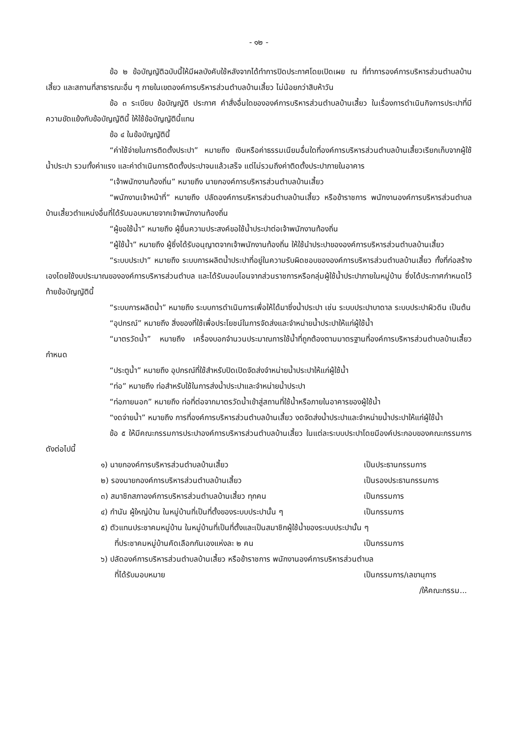- ๑๒ -
ข้อ ๒ ข้อบัญญัติฉบับนี้ให้มีผลบังคับใช้หลังจากได้ทำการปิดประกาศโดยเปิดเผย ณ ที่ทำการองค์การบริหารส่วนตำบลบ้านเสี้ยว และสถานที่สาธารณะอื่น ๆ ภายในเขตองค์การบริหารส่วนตำบลบ้านเสี้ยว ไม่น้อยกว่าสิบห้าวัน
ข้อ ๓ ระเบียบ ข้อบัญญัติ ประกาศ คำสั่งอื่นใดขององค์การบริหารส่วนตำบลบ้านเสี้ยว ในเรื่องการดำเนินกิจการประปาที่มีความขัดแย้งกับข้อบัญญัตินี้ ให้ใช้ข้อบัญญัตินี้แทน
ข้อ ๔ ในข้อบัญญัตินี้
“ค่าใช้จ่ายในการติดตั้งประปา” หมายถึง เงินหรือค่าธรรมเนียมอื่นใดที่องค์การบริหารส่วนตำบลบ้านเสี้ยวเรียกเก็บจากผู้ใช้น้ำประปา รวมทั้งค่าแรง และค่าดำเนินการติดตั้งประปาจนแล้วเสร็จ แต่ไม่รวมถึงค่าติดตั้งประปาภายในอาคาร
“เจ้าพนักงานท้องถิ่น” หมายถึง นายกองค์การบริหารส่วนตำบลบ้านเสี้ยว
“พนักงานเจ้าหน้าที่” หมายถึง ปลัดองค์การบริหารส่วนตำบลบ้านเสี้ยว หรือข้าราชการ พนักงานองค์การบริหารส่วนตำบลบ้านเสี้ยวตำแหน่งอื่นที่ได้รับมอบหมายจากเจ้าพนักงานท้องถิ่น
“ผู้ขอใช้น้ำ” หมายถึง ผู้ยื่นความประสงค์ขอใช้น้ำประปาต่อเจ้าพนักงานท้องถิ่น
“ผู้ใช้น้ำ” หมายถึง ผู้ซึ่งได้รับอนุญาตจากเจ้าพนักงานท้องถิ่น ให้ใช้นำประปาขององค์การบริหารส่วนตำบลบ้านเสี้ยว
“ระบบประปา” หมายถึง ระบบการผลิตน้ำประปาที่อยู่ในความรับผิดชอบขององค์การบริหารส่วนตำบลบ้านเสี้ยว ทั้งที่ก่อสร้างเองโดยใช้งบประมาณขององค์การบริหารส่วนตำบล และได้รับมอบโอนจากส่วนราชการหรือกลุ่มผู้ใช้น้ำประปาภายในหมู่บ้าน ซึ่งได้ประกาศกำหนดไว้ท้ายข้อบัญญัตินี้
“ระบบการผลิตน้ำ” หมายถึง ระบบการดำเนินการเพื่อให้ได้มาซึ่งน้ำประปา เช่น ระบบประปาบาดาล ระบบประปาผิวดิน เป็นต้น
“อุปกรณ์” หมายถึง สิ่งของที่ใช้เพื่อประโยชน์ในการจัดส่งและจำหน่ายน้ำประปาให้แก่ผู้ใช้น้ำ
“มาตรวัดน้ำ” หมายถึง เครื่องบอกจำนวนประมาณการใช้น้ำที่ถูกต้องตามมาตรฐานที่องค์การบริหารส่วนตำบลบ้านเสี้ยว กำหนด
“ประตูน้ำ” หมายถึง อุปกรณ์ที่ใช้สำหรับปิดเปิดจัดส่งจำหน่ายน้ำประปาให้แก่ผู้ใช้น้ำ
“ท่อ” หมายถึง ท่อสำหรับใช้ในการส่งน้ำประปาและจำหน่ายน้ำประปา
“ท่อภายนอก” หมายถึง ท่อที่ต่อจากมาตรวัดน้ำเข้าสู่สถานที่ใช้น้ำหรือภายในอาคารของผู้ใช้น้ำ
“งดจ่ายน้ำ” หมายถึง การที่องค์การบริหารส่วนตำบลบ้านเสี้ยว งดจัดส่งน้ำประปาและจำหน่ายน้ำประปาให้แก่ผู้ใช้น้ำ
ข้อ ๕ ให้มีคณะกรรมการประปาองค์การบริหารส่วนตำบลบ้านเสี้ยว ในแต่ละระบบประปาโดยมีองค์ประกอบของคณะกรรมการ ดังต่อไปนี้
๑) นายกองค์การบริหารส่วนตำบลบ้านเสี้ยว เป็นประธานกรรมการ
๒) รองนายกองค์การบริหารส่วนตำบลบ้านเสี้ยว เป็นรองประธานกรรมการ
๓) สมาชิกสภาองค์การบริหารส่วนตำบลบ้านเสี้ยว ทุกคน เป็นกรรมการ
๔) กำนัน ผู้ใหญ่บ้าน ในหมู่บ้านที่เป็นที่ตั้งของระบบประปานั้น ๆ เป็นกรรมการ
๕) ตัวแทนประชาคมหมู่บ้าน ในหมู่บ้านที่เป็นที่ตั้งและเป็นสมาชิกผู้ใช้น้ำของระบบประปานั้น ๆ
ที่ประชาคมหมู่บ้านคัดเลือกกันเองแห่งละ ๒ คน เป็นกรรมการ
๖) ปลัดองค์การบริหารส่วนตำบลบ้านเสี้ยว หรือข้าราชการ พนักงานองค์การบริหารส่วนตำบล
ที่ได้รับมอบหมาย เป็นกรรมการ/เลขานุการ
/ให้คณะกรรม...